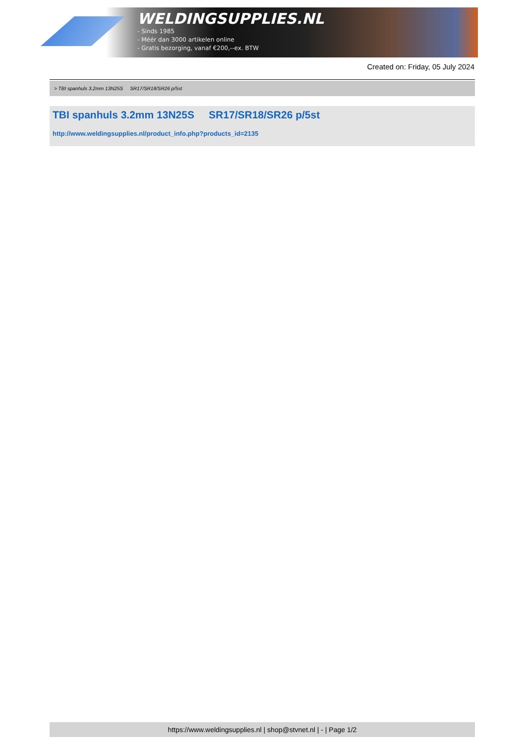WELDINGSUPPLIES.NL
- Sinds 1985
- Méér dan 3000 artikelen online
- Gratis bezorging, vanaf €200,--ex. BTW
Created on: Friday, 05 July 2024
> TBI spanhuls 3.2mm 13N25S SR17/SR18/SR26 p/5st
TBI spanhuls 3.2mm 13N25S SR17/SR18/SR26 p/5st
http://www.weldingsupplies.nl/product_info.php?products_id=2135
https://www.weldingsupplies.nl | shop@stvnet.nl | - | Page 1/2